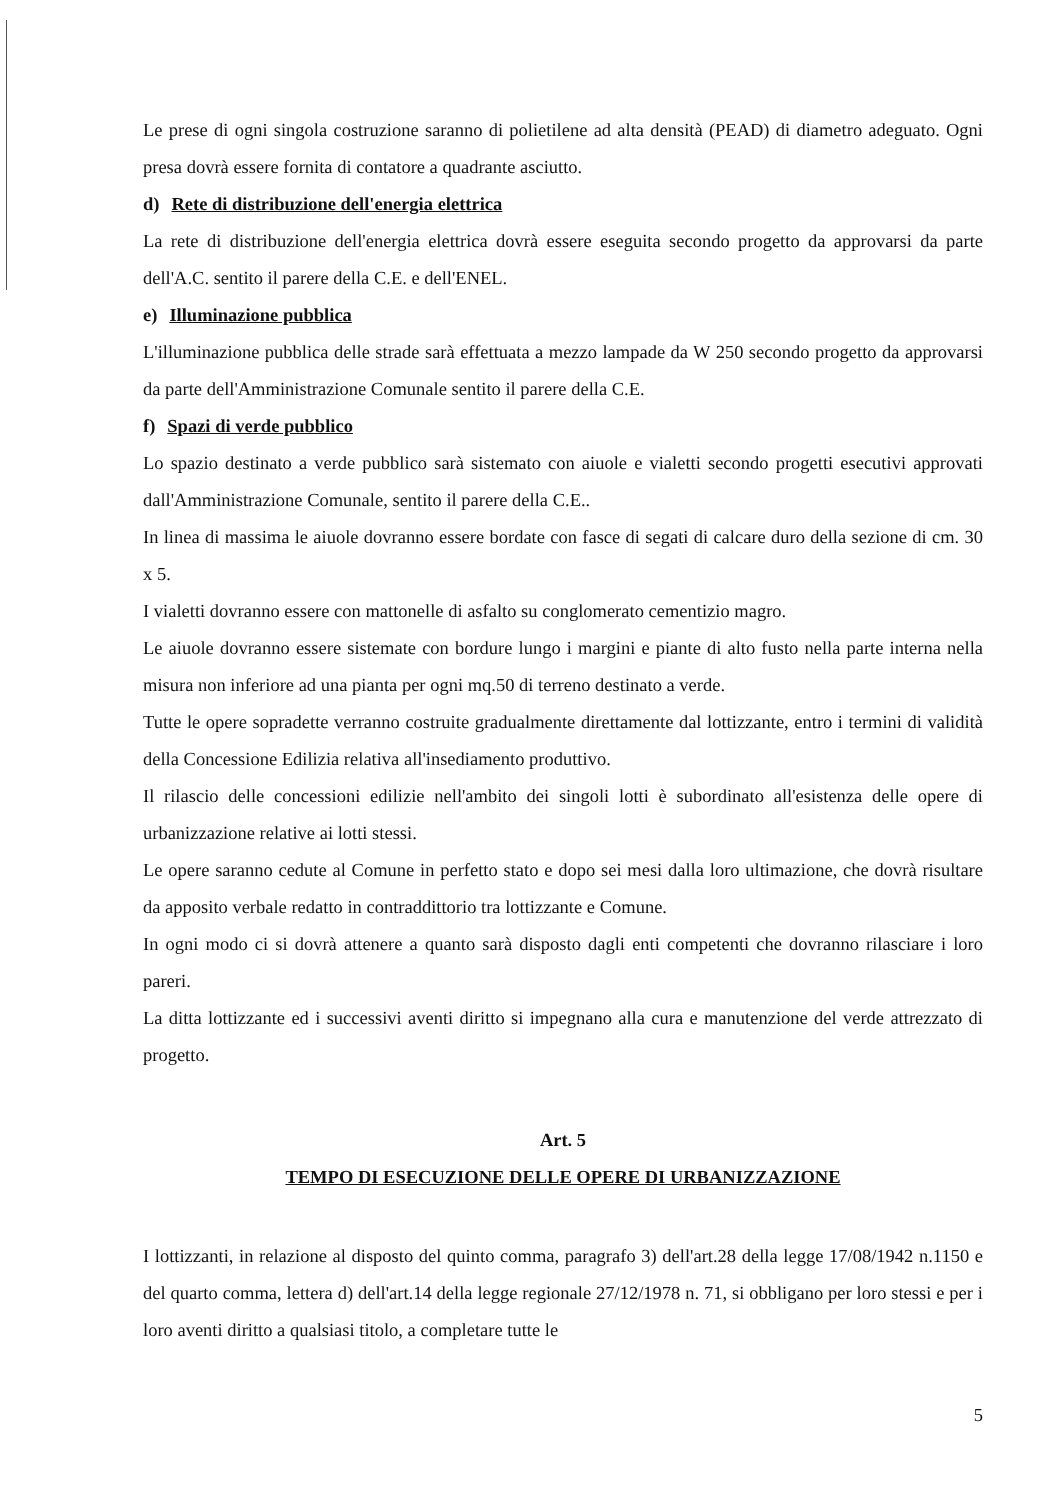Le prese di ogni singola costruzione saranno di polietilene ad alta densità (PEAD) di diametro adeguato. Ogni presa dovrà essere fornita di contatore a quadrante asciutto.
d) Rete di distribuzione dell'energia elettrica
La rete di distribuzione dell'energia elettrica dovrà essere eseguita secondo progetto da approvarsi da parte dell'A.C. sentito il parere della C.E. e dell'ENEL.
e) Illuminazione pubblica
L'illuminazione pubblica delle strade sarà effettuata a mezzo lampade da W 250 secondo progetto da approvarsi da parte dell'Amministrazione Comunale sentito il parere della C.E.
f) Spazi di verde pubblico
Lo spazio destinato a verde pubblico sarà sistemato con aiuole e vialetti secondo progetti esecutivi approvati dall'Amministrazione Comunale, sentito il parere della C.E..
In linea di massima le aiuole dovranno essere bordate con fasce di segati di calcare duro della sezione di cm. 30 x 5.
I vialetti dovranno essere con mattonelle di asfalto su conglomerato cementizio magro.
Le aiuole dovranno essere sistemate con bordure lungo i margini e piante di alto fusto nella parte interna nella misura non inferiore ad una pianta per ogni mq.50 di terreno destinato a verde.
Tutte le opere sopradette verranno costruite gradualmente direttamente dal lottizzante, entro i termini di validità della Concessione Edilizia relativa all'insediamento produttivo.
Il rilascio delle concessioni edilizie nell'ambito dei singoli lotti è subordinato all'esistenza delle opere di urbanizzazione relative ai lotti stessi.
Le opere saranno cedute al Comune in perfetto stato e dopo sei mesi dalla loro ultimazione, che dovrà risultare da apposito verbale redatto in contraddittorio tra lottizzante e Comune.
In ogni modo ci si dovrà attenere a quanto sarà disposto dagli enti competenti che dovranno rilasciare i loro pareri.
La ditta lottizzante ed i successivi aventi diritto si impegnano alla cura e manutenzione del verde attrezzato di progetto.
Art. 5
TEMPO DI ESECUZIONE DELLE OPERE DI URBANIZZAZIONE
I lottizzanti, in relazione al disposto del quinto comma, paragrafo 3) dell'art.28 della legge 17/08/1942 n.1150 e del quarto comma, lettera d) dell'art.14 della legge regionale 27/12/1978 n. 71, si obbligano per loro stessi e per i loro aventi diritto a qualsiasi titolo, a completare tutte le
5